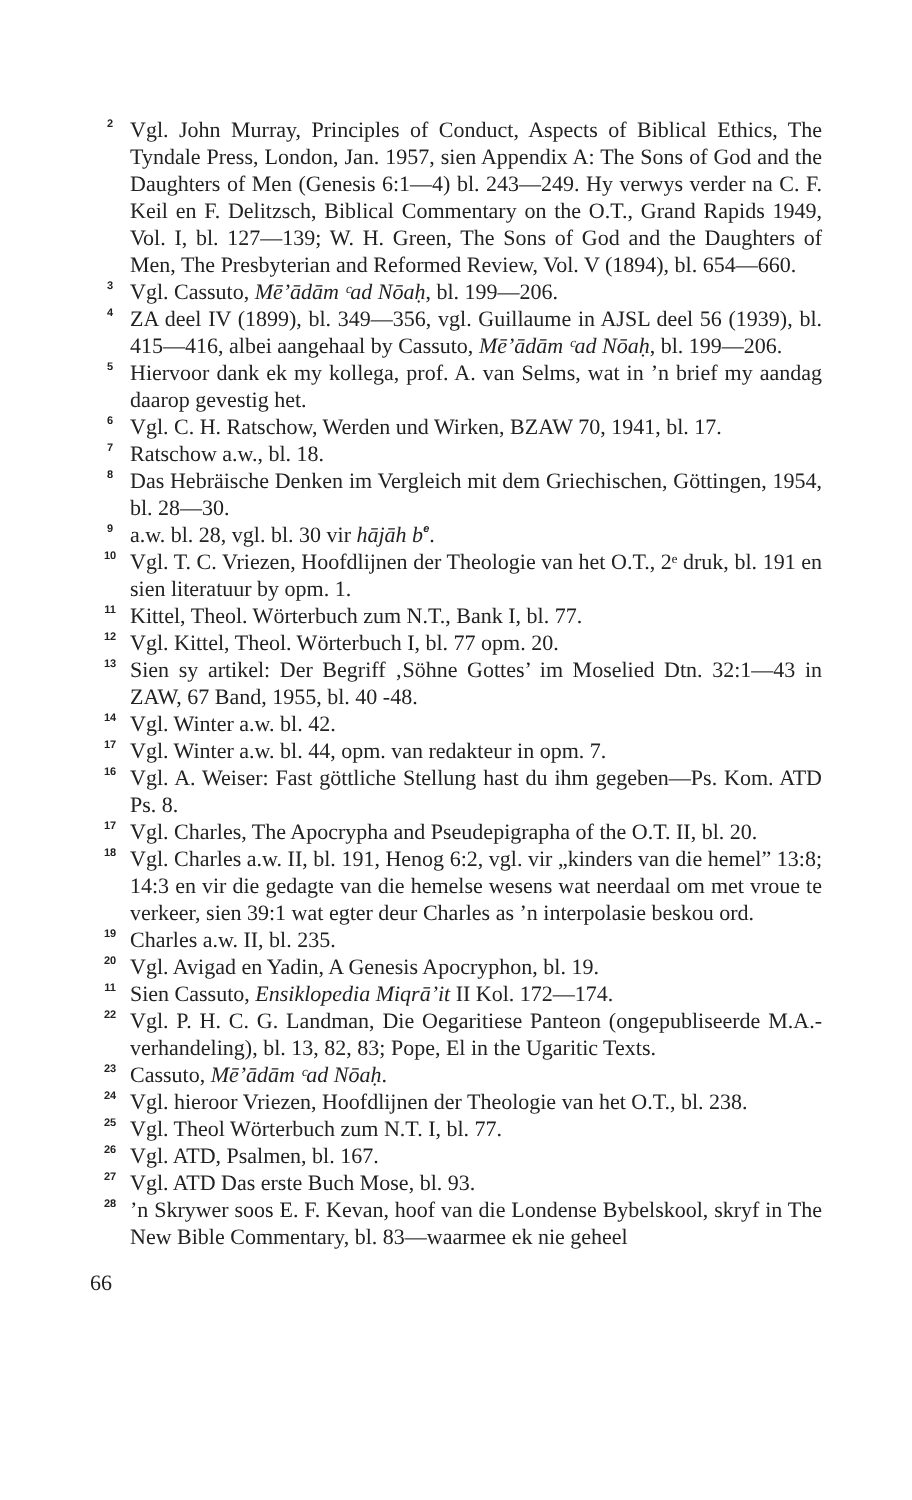<sup>2</sup>
Vgl. John Murray, Principles of Conduct, Aspects of Biblical Ethics, The Tyndale Press, London, Jan. 1957, sien Appendix A: The Sons of God and the Daughters of Men (Genesis 6:1—4) bl. 243—249. Hy verwys verder na C. F. Keil en F. Delitzsch, Biblical Commentary on the O.T., Grand Rapids 1949, Vol. I, bl. 127—139; W. H. Green, The Sons of God and the Daughters of Men, The Presbyterian and Reformed Review, Vol. V (1894), bl. 654—660.
<sup>3</sup>
Vgl. Cassuto, Mē’ādām ᶜad Nōaḥ, bl. 199—206.
<sup>4</sup>
ZA deel IV (1899), bl. 349—356, vgl. Guillaume in AJSL deel 56 (1939), bl. 415—416, albei aangehaal by Cassuto, Mē’ādām ᶜad Nōaḥ, bl. 199—206.
<sup>5</sup>
Hiervoor dank ek my kollega, prof. A. van Selms, wat in ’n brief my aandag daarop gevestig het.
<sup>6</sup>
Vgl. C. H. Ratschow, Werden und Wirken, BZAW 70, 1941, bl. 17.
<sup>7</sup>
Ratschow a.w., bl. 18.
<sup>8</sup>
Das Hebräische Denken im Vergleich mit dem Griechischen, Göttingen, 1954, bl. 28—30.
<sup>9</sup>
a.w. bl. 28, vgl. bl. 30 vir hājāh b<sup>e</sup>.
<sup>10</sup>
Vgl. T. C. Vriezen, Hoofdlijnen der Theologie van het O.T., 2ᵉ druk, bl. 191 en sien literatuur by opm. 1.
<sup>11</sup>
Kittel, Theol. Wörterbuch zum N.T., Bank I, bl. 77.
<sup>12</sup>
Vgl. Kittel, Theol. Wörterbuch I, bl. 77 opm. 20.
<sup>13</sup>
Sien sy artikel: Der Begriff ‚Söhne Gottes’ im Moselied Dtn. 32:1—43 in ZAW, 67 Band, 1955, bl. 40 -48.
<sup>14</sup>
Vgl. Winter a.w. bl. 42.
<sup>17</sup>
Vgl. Winter a.w. bl. 44, opm. van redakteur in opm. 7.
<sup>16</sup>
Vgl. A. Weiser: Fast göttliche Stellung hast du ihm gegeben—Ps. Kom. ATD Ps. 8.
<sup>17</sup>
Vgl. Charles, The Apocrypha and Pseudepigrapha of the O.T. II, bl. 20.
<sup>18</sup>
Vgl. Charles a.w. II, bl. 191, Henog 6:2, vgl. vir „kinders van die hemel” 13:8; 14:3 en vir die gedagte van die hemelse wesens wat neerdaal om met vroue te verkeer, sien 39:1 wat egter deur Charles as ’n interpolasie beskou ord.
<sup>19</sup>
Charles a.w. II, bl. 235.
<sup>20</sup>
Vgl. Avigad en Yadin, A Genesis Apocryphon, bl. 19.
<sup>11</sup>
Sien Cassuto, Ensiklopedia Miqrā’it II Kol. 172—174.
<sup>22</sup>
Vgl. P. H. C. G. Landman, Die Oegaritiese Panteon (ongepubliseerde M.A.-verhandeling), bl. 13, 82, 83; Pope, El in the Ugaritic Texts.
<sup>23</sup>
Cassuto, Mē’ādām ᶜad Nōaḥ.
<sup>24</sup>
Vgl. hieroor Vriezen, Hoofdlijnen der Theologie van het O.T., bl. 238.
<sup>25</sup>
Vgl. Theol Wörterbuch zum N.T. I, bl. 77.
<sup>26</sup>
Vgl. ATD, Psalmen, bl. 167.
<sup>27</sup>
Vgl. ATD Das erste Buch Mose, bl. 93.
<sup>28</sup>
’n Skrywer soos E. F. Kevan, hoof van die Londense Bybelskool, skryf in The New Bible Commentary, bl. 83—waarmee ek nie geheel
66